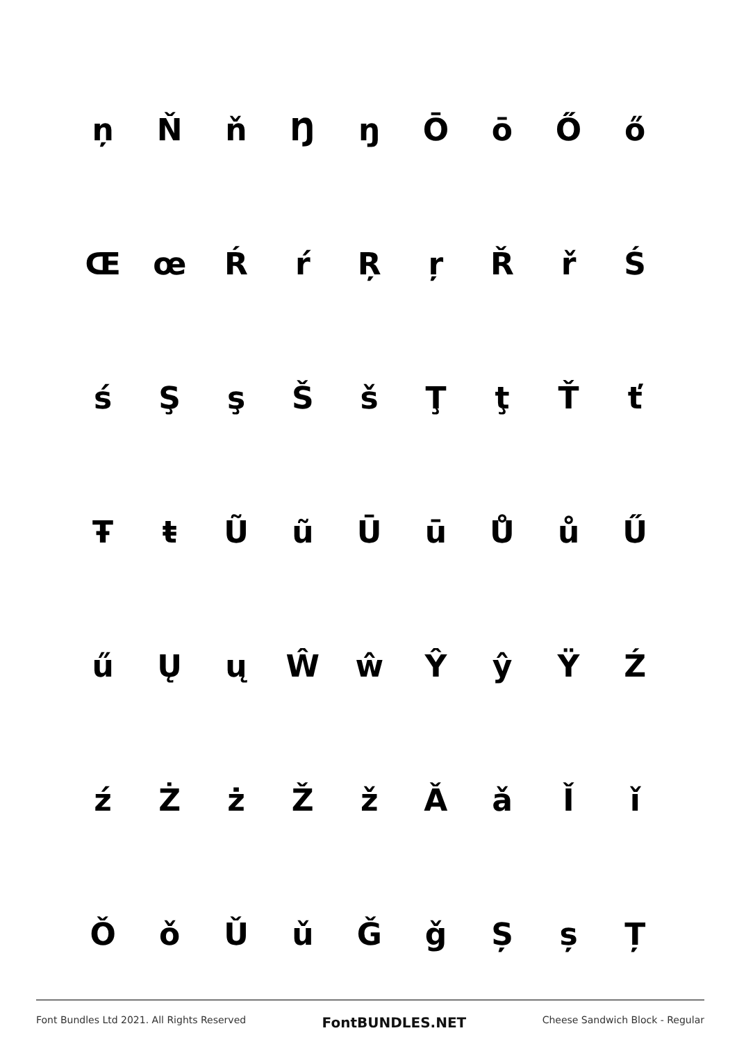| ņ | Ň | ň | Ŋ | ŋ | Ō | ō | Ő | ő |
| Œ | œ | Ŕ | ŕ | Ŗ | ŗ | Ř | ř | Ś |
| ś | Ş | ş | Š | š | Ţ | ţ | Ť | ť |
| Ŧ | ŧ | Ũ | ũ | Ū | ū | Ů | ů | Ű |
| ű | Ų | ų | Ŵ | ŵ | Ŷ | ŷ | Ÿ | Ź |
| ź | Ż | ż | Ž | ž | Ǎ | ǎ | Ǐ | ǐ |
| Ǒ | ǒ | Ǔ | ǔ | Ǧ | ǧ | Ș | ș | Ț |
Font Bundles Ltd 2021. All Rights Reserved FontBUNDLES.NET Cheese Sandwich Block - Regular